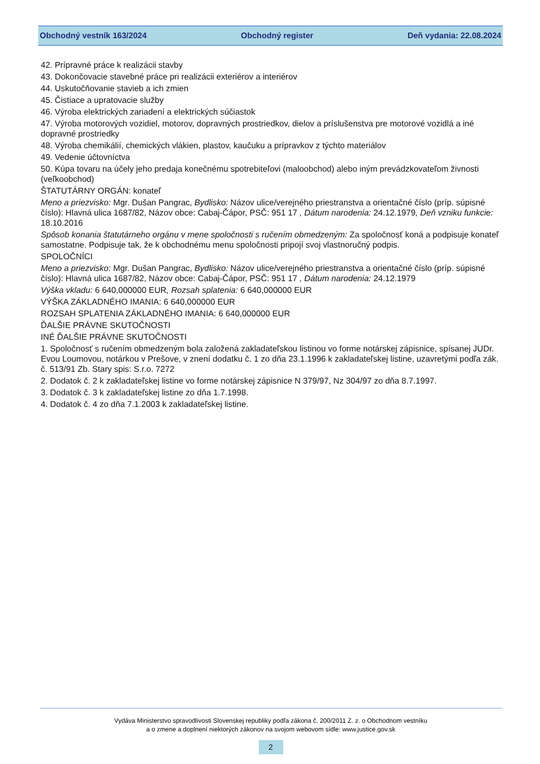Obchodný vestník 163/2024 Obchodný register Deň vydania: 22.08.2024
42. Prípravné práce k realizácii stavby
43. Dokončovacie stavebné práce pri realizácii exteriérov a interiérov
44. Uskutočňovanie stavieb a ich zmien
45. Čistiace a upratovacie služby
46. Výroba elektrických zariadení a elektrických súčiastok
47. Výroba motorových vozidiel, motorov, dopravných prostriedkov, dielov a príslušenstva pre motorové vozidlá a iné dopravné prostriedky
48. Výroba chemikálií, chemických vlákien, plastov, kaučuku a prípravkov z týchto materiálov
49. Vedenie účtovníctva
50. Kúpa tovaru na účely jeho predaja konečnému spotrebiteľovi (maloobchod) alebo iným prevádzkovateľom živnosti (veľkoobchod)
ŠTATUTÁRNY ORGÁN: konateľ
Meno a priezvisko: Mgr. Dušan Pangrac, Bydlisko: Názov ulice/verejného priestranstva a orientačné číslo (príp. súpisné číslo): Hlavná ulica 1687/82, Názov obce: Cabaj-Čápor, PSČ: 951 17 , Dátum narodenia: 24.12.1979, Deň vzniku funkcie: 18.10.2016
Spôsob konania štatutárneho orgánu v mene spoločnosti s ručením obmedzeným: Za spoločnosť koná a podpisuje konateľ samostatne. Podpisuje tak, že k obchodnému menu spoločnosti pripojí svoj vlastnoručný podpis.
SPOLOČNÍCI
Meno a priezvisko: Mgr. Dušan Pangrac, Bydlisko: Názov ulice/verejného priestranstva a orientačné číslo (príp. súpisné číslo): Hlavná ulica 1687/82, Názov obce: Cabaj-Čápor, PSČ: 951 17 , Dátum narodenia: 24.12.1979
Výška vkladu: 6 640,000000 EUR, Rozsah splatenia: 6 640,000000 EUR
VÝŠKA ZÁKLADNÉHO IMANIA: 6 640,000000 EUR
ROZSAH SPLATENIA ZÁKLADNÉHO IMANIA: 6 640,000000 EUR
ĎALŠIE PRÁVNE SKUTOČNOSTI
INÉ ĎALŠIE PRÁVNE SKUTOČNOSTI
1. Spoločnosť s ručením obmedzeným bola založená zakladateľskou listinou vo forme notárskej zápisnice, spísanej JUDr. Evou Loumovou, notárkou v Prešove, v znení dodatku č. 1 zo dňa 23.1.1996 k zakladateľskej listine, uzavretými podľa zák. č. 513/91 Zb. Stary spis: S.r.o. 7272
2. Dodatok č. 2 k zakladateľskej listine vo forme notárskej zápisnice N 379/97, Nz 304/97 zo dňa 8.7.1997.
3. Dodatok č. 3 k zakladateľskej listine zo dňa 1.7.1998.
4. Dodatok č. 4 zo dňa 7.1.2003 k zakladateľskej listine.
Vydáva Ministerstvo spravodlivosti Slovenskej republiky podľa zákona č. 200/2011 Z. z. o Obchodnom vestníku
a o zmene a doplnení niektorých zákonov na svojom webovom sídle: www.justice.gov.sk
2